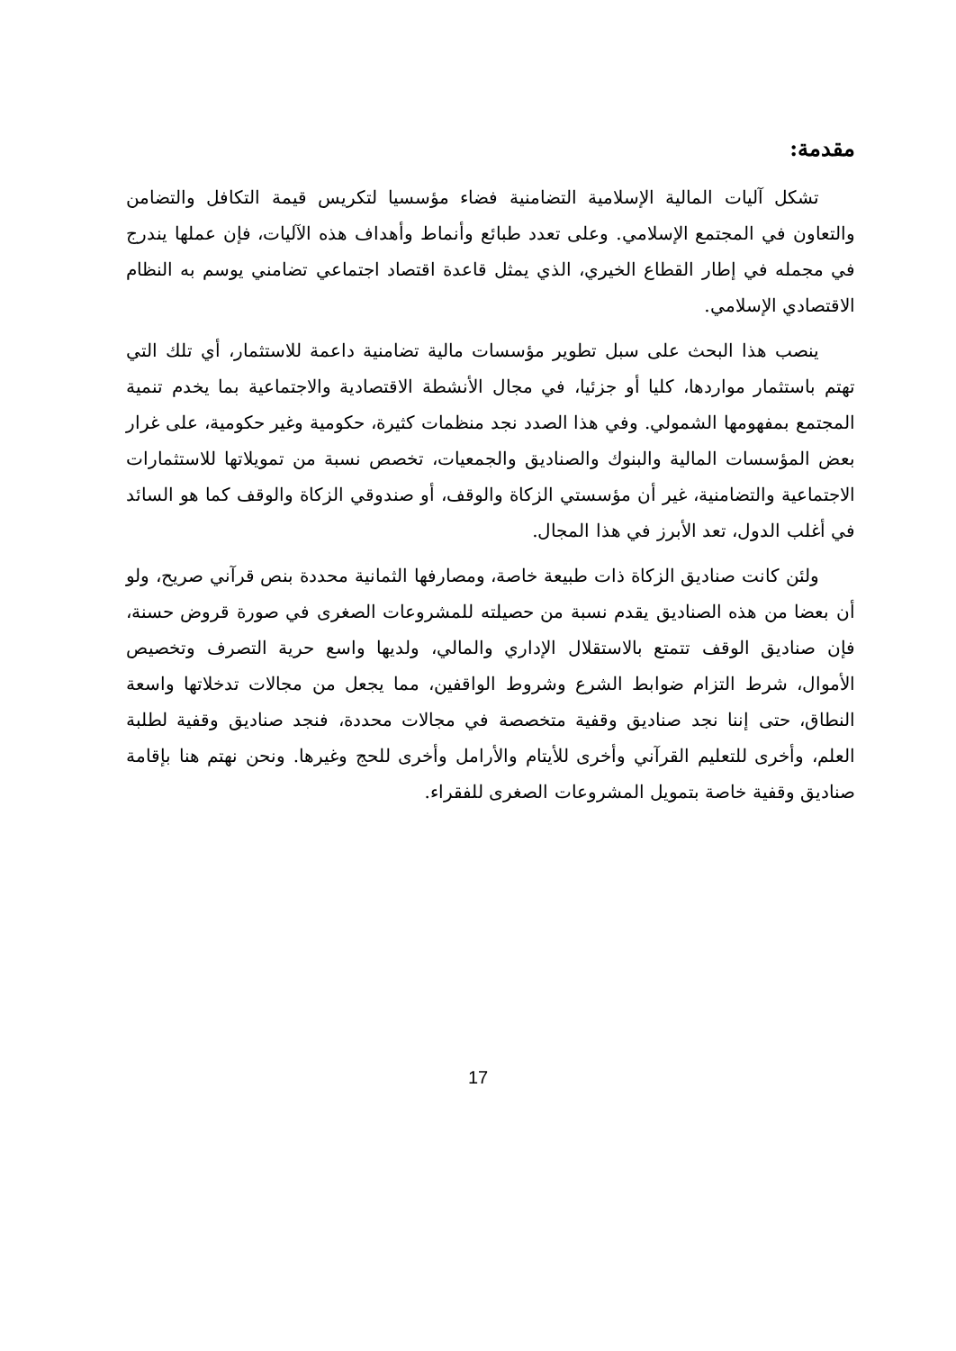مقدمة:
تشكل آليات المالية الإسلامية التضامنية فضاء مؤسسيا لتكريس قيمة التكافل والتضامن والتعاون في المجتمع الإسلامي. وعلى تعدد طبائع وأنماط وأهداف هذه الآليات، فإن عملها يندرج في مجمله في إطار القطاع الخيري، الذي يمثل قاعدة اقتصاد اجتماعي تضامني يوسم به النظام الاقتصادي الإسلامي.
ينصب هذا البحث على سبل تطوير مؤسسات مالية تضامنية داعمة للاستثمار، أي تلك التي تهتم باستثمار مواردها، كليا أو جزئيا، في مجال الأنشطة الاقتصادية والاجتماعية بما يخدم تنمية المجتمع بمفهومها الشمولي. وفي هذا الصدد نجد منظمات كثيرة، حكومية وغير حكومية، على غرار بعض المؤسسات المالية والبنوك والصناديق والجمعيات، تخصص نسبة من تمويلاتها للاستثمارات الاجتماعية والتضامنية، غير أن مؤسستي الزكاة والوقف، أو صندوقي الزكاة والوقف كما هو السائد في أغلب الدول، تعد الأبرز في هذا المجال.
ولئن كانت صناديق الزكاة ذات طبيعة خاصة، ومصارفها الثمانية محددة بنص قرآني صريح، ولو أن بعضا من هذه الصناديق يقدم نسبة من حصيلته للمشروعات الصغرى في صورة قروض حسنة، فإن صناديق الوقف تتمتع بالاستقلال الإداري والمالي، ولديها واسع حرية التصرف وتخصيص الأموال، شرط التزام ضوابط الشرع وشروط الواقفين، مما يجعل من مجالات تدخلاتها واسعة النطاق، حتى إننا نجد صناديق وقفية متخصصة في مجالات محددة، فنجد صناديق وقفية لطلبة العلم، وأخرى للتعليم القرآني وأخرى للأيتام والأرامل وأخرى للحج وغيرها. ونحن نهتم هنا بإقامة صناديق وقفية خاصة بتمويل المشروعات الصغرى للفقراء.
17